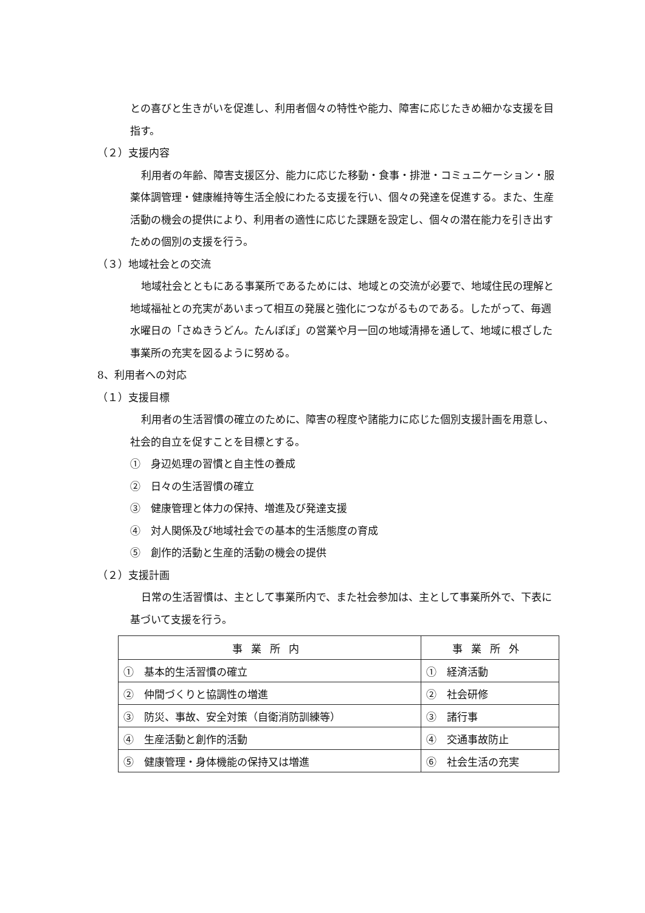との喜びと生きがいを促進し、利用者個々の特性や能力、障害に応じたきめ細かな支援を目指す。
（２）支援内容
利用者の年齢、障害支援区分、能力に応じた移動・食事・排泄・コミュニケーション・服薬体調管理・健康維持等生活全般にわたる支援を行い、個々の発達を促進する。また、生産活動の機会の提供により、利用者の適性に応じた課題を設定し、個々の潜在能力を引き出すための個別の支援を行う。
（３）地域社会との交流
地域社会とともにある事業所であるためには、地域との交流が必要で、地域住民の理解と地域福祉との充実があいまって相互の発展と強化につながるものである。したがって、毎週水曜日の「さぬきうどん。たんぽぽ」の営業や月一回の地域清掃を通して、地域に根ざした事業所の充実を図るように努める。
8、利用者への対応
（１）支援目標
利用者の生活習慣の確立のために、障害の程度や諸能力に応じた個別支援計画を用意し、社会的自立を促すことを目標とする。
①　身辺処理の習慣と自主性の養成
②　日々の生活習慣の確立
③　健康管理と体力の保持、増進及び発達支援
④　対人関係及び地域社会での基本的生活態度の育成
⑤　創作的活動と生産的活動の機会の提供
（２）支援計画
日常の生活習慣は、主として事業所内で、また社会参加は、主として事業所外で、下表に基づいて支援を行う。
| 事業所内 | 事業所外 |
| --- | --- |
| ① 基本的生活習慣の確立 | ① 経済活動 |
| ② 仲間づくりと協調性の増進 | ② 社会研修 |
| ③ 防災、事故、安全対策（自衛消防訓練等） | ③ 諸行事 |
| ④ 生産活動と創作的活動 | ④ 交通事故防止 |
| ⑤ 健康管理・身体機能の保持又は増進 | ⑥ 社会生活の充実 |